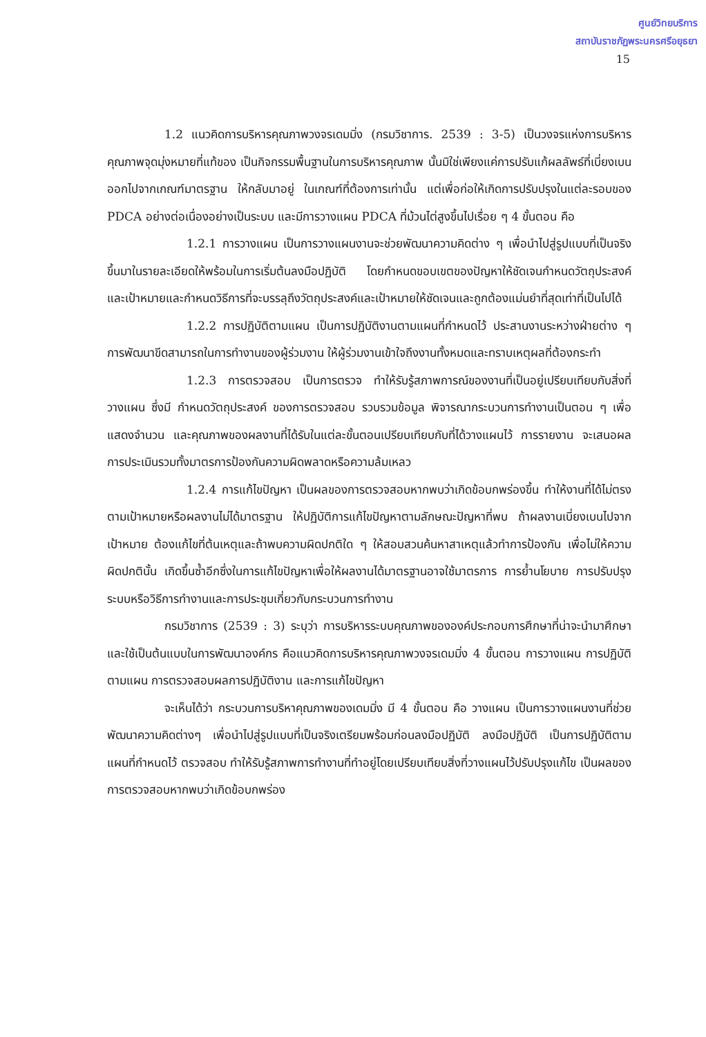ศูนย์วิทยบริการ
สถาบันราชภัฏพระนครศรีอยุธยา
15
1.2 แนวคิดการบริหารคุณภาพวงจรเดมมิ่ง (กรมวิชาการ. 2539 : 3-5) เป็นวงจรแห่งการบริหารคุณภาพจุดมุ่งหมายที่แท้ของ เป็นกิจกรรมพื้นฐานในการบริหารคุณภาพ นั้นมิใช่เพียงแค่การปรับแก้ผลลัพธ์ที่เบี่ยงเบนออกไปจากเกณฑ์มาตรฐาน ให้กลับมาอยู่ ในเกณฑ์ที่ต้องการเท่านั้น แต่เพื่อก่อให้เกิดการปรับปรุงในแต่ละรอบของ PDCA อย่างต่อเนื่องอย่างเป็นระบบ และมีการวางแผน PDCA ที่ม้วนไต่สูงขึ้นไปเรื่อย ๆ 4 ขั้นตอน คือ
1.2.1 การวางแผน เป็นการวางแผนงานจะช่วยพัฒนาความคิดต่าง ๆ เพื่อนำไปสู่รูปแบบที่เป็นจริงขึ้นมาในรายละเอียดให้พร้อมในการเริ่มต้นลงมือปฏิบัติ โดยกำหนดขอบเขตของปัญหาให้ชัดเจนกำหนดวัตถุประสงค์และเป้าหมายและกำหนดวิธีการที่จะบรรลุถึงวัตถุประสงค์และเป้าหมายให้ชัดเจนและถูกต้องแม่นยำที่สุดเท่าที่เป็นไปได้
1.2.2 การปฏิบัติตามแผน เป็นการปฏิบัติงานตามแผนที่กำหนดไว้ ประสานงานระหว่างฝ่ายต่าง ๆ การพัฒนาขีดสามารถในการทำงานของผู้ร่วมงาน ให้ผู้ร่วมงานเข้าใจถึงงานทั้งหมดและทราบเหตุผลที่ต้องกระทำ
1.2.3 การตรวจสอบ เป็นการตรวจ ทำให้รับรู้สภาพการณ์ของงานที่เป็นอยู่เปรียบเทียบกับสิ่งที่วางแผน ซึ่งมี กำหนดวัตถุประสงค์ ของการตรวจสอบ รวบรวมข้อมูล พิจารณากระบวนการทำงานเป็นตอน ๆ เพื่อแสดงจำนวน และคุณภาพของผลงานที่ได้รับในแต่ละขั้นตอนเปรียบเทียบกับที่ได้วางแผนไว้ การรายงาน จะเสนอผลการประเมินรวมทั้งมาตรการป้องกันความผิดพลาดหรือความล้มเหลว
1.2.4 การแก้ไขปัญหา เป็นผลของการตรวจสอบหากพบว่าเกิดข้อบกพร่องขึ้น ทำให้งานที่ได้ไม่ตรงตามเป้าหมายหรือผลงานไม่ได้มาตรฐาน ให้ปฏิบัติการแก้ไขปัญหาตามลักษณะปัญหาที่พบ ถ้าผลงานเบี่ยงเบนไปจากเป้าหมาย ต้องแก้ไขที่ต้นเหตุและถ้าพบความผิดปกติใด ๆ ให้สอบสวนค้นหาสาเหตุแล้วทำการป้องกัน เพื่อไม่ให้ความผิดปกตินั้น เกิดขึ้นซ้ำอีกซึ่งในการแก้ไขปัญหาเพื่อให้ผลงานได้มาตรฐานอาจใช้มาตรการ การย้ำนโยบาย การปรับปรุงระบบหรือวิธีการทำงานและการประชุมเกี่ยวกับกระบวนการทำงาน
กรมวิชาการ (2539 : 3) ระบุว่า การบริหารระบบคุณภาพขององค์ประกอบการศึกษาที่น่าจะนำมาศึกษาและใช้เป็นต้นแบบในการพัฒนาองค์กร คือแนวคิดการบริหารคุณภาพวงจรเดมมิ่ง 4 ขั้นตอน การวางแผน การปฏิบัติตามแผน การตรวจสอบผลการปฏิบัติงาน และการแก้ไขปัญหา
จะเห็นได้ว่า กระบวนการบริหาคุณภาพของเดมมิ่ง มี 4 ขั้นตอน คือ วางแผน เป็นการวางแผนงานที่ช่วยพัฒนาความคิดต่างๆ เพื่อนำไปสู่รูปแบบที่เป็นจริงเตรียมพร้อมก่อนลงมือปฏิบัติ ลงมือปฏิบัติ เป็นการปฏิบัติตามแผนที่กำหนดไว้ ตรวจสอบ ทำให้รับรู้สภาพการทำงานที่ทำอยู่โดยเปรียบเทียบสิ่งที่วางแผนไว้ปรับปรุงแก้ไข เป็นผลของการตรวจสอบหากพบว่าเกิดข้อบกพร่อง